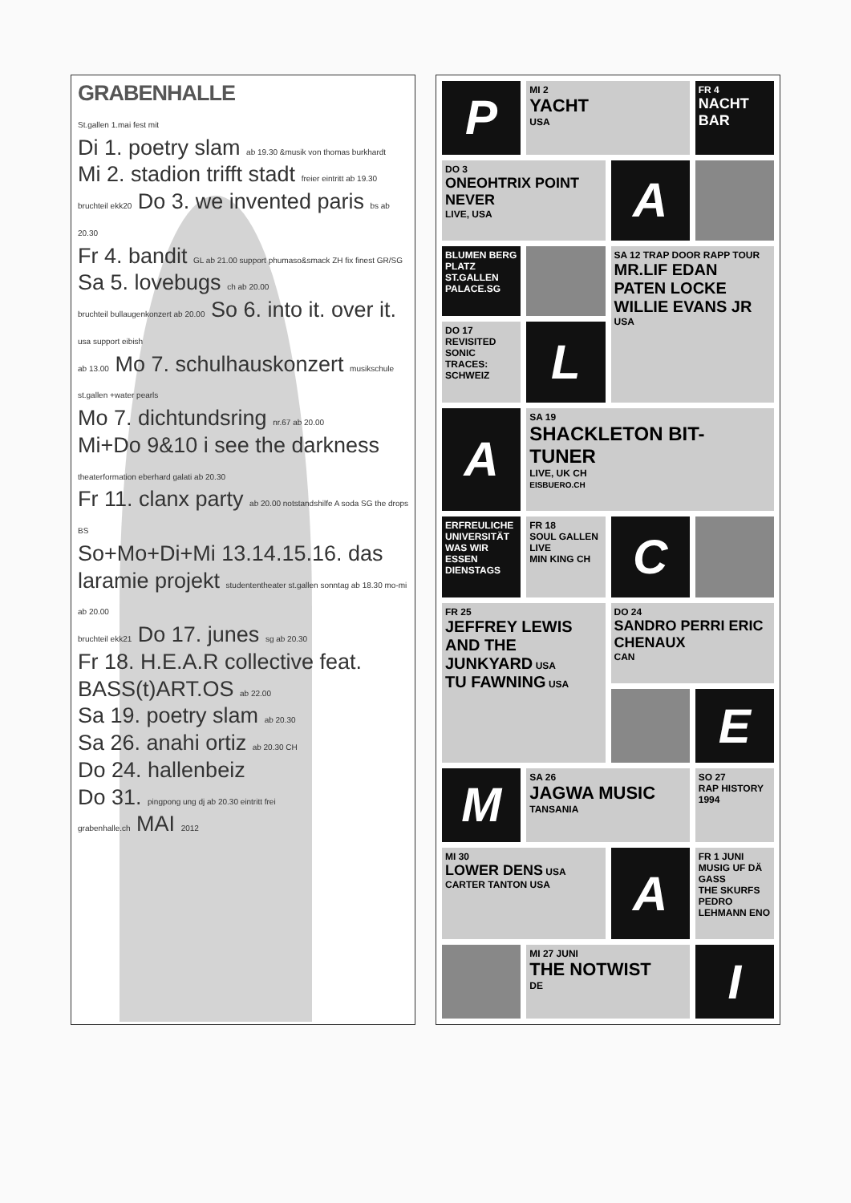GRABENHALLE
St.gallen 1.mai fest mit
Di 1. poetry slam ab 19.30 &musik von thomas burkhardt
Mi 2. stadion trifft stadt freier eintritt ab 19.30
bruchteil ekk20 Do 3. we invented paris bs ab 20.30
Fr 4. bandit GL ab 21.00 support phumaso&smack ZH fix finest GR/SG
Sa 5. lovebugs ch ab 20.00
bruchteil bullaugenkonzert ab 20.00 So 6. into it. over it. usa support eibish
ab 13.00 Mo 7. schulhauskonzert musikschule st.gallen +water pearls
Mo 7. dichtundsring nr.67 ab 20.00
Mi+Do 9&10 i see the darkness theaterformation eberhard galati ab 20.30
Fr 11. clanx party ab 20.00 notstandshilfe A soda SG the drops BS
So+Mo+Di+Mi 13.14.15.16. das laramie projekt studententheater st.gallen sonntag ab 18.30 mo-mi ab 20.00
bruchteil ekk21 Do 17. junes sg ab 20.30
Fr 18. H.E.A.R collective feat. BASS(t)ART.OS ab 22.00
Sa 19. poetry slam ab 20.30
Sa 26. anahi ortiz ab 20.30 CH
Do 24. hallenbeiz
Do 31. pingpong ung dj ab 20.30 eintritt frei
grabenhalle.ch MAI 2012
P
MI 2
YACHT
USA
FR 4
NACHT BAR
DO 3
ONEOHTRIX POINT NEVER
LIVE, USA
A
BLUMEN BERG PLATZ
ST.GALLEN
PALACE.SG
SA 12 TRAP DOOR RAPP TOUR
MR.LIF EDAN PATEN LOCKE WILLIE EVANS JR
USA
DO 17 REVISITED
SONIC TRACES: SCHWEIZ
L
A
SA 19
SHACKLETON BIT-TUNER
LIVE, UK CH
EISBUERO.CH
ERFREULICHE UNIVERSITÄT
WAS WIR ESSEN
DIENSTAGS
FR 18
SOUL GALLEN LIVE
MIN KING CH
C
FR 25
JEFFREY LEWIS AND THE JUNKYARD USA
TU FAWNING USA
DO 24
SANDRO PERRI ERIC CHENAUX
CAN
E
M
SA 26
JAGWA MUSIC
TANSANIA
SO 27
RAP HISTORY 1994
MI 30
LOWER DENS USA
CARTER TANTON USA
A
FR 1 JUNI MUSIG UF DÄ GASS
THE SKURFS PEDRO LEHMANN ENO
MI 27 JUNI
THE NOTWIST
DE
I